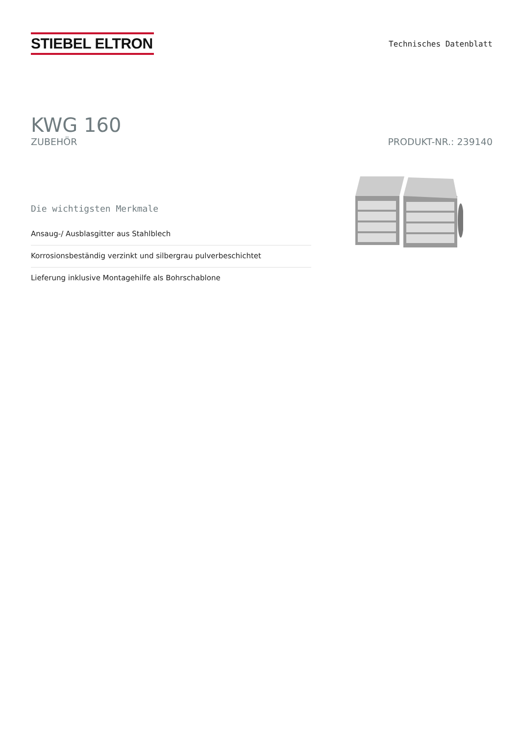STIEBEL ELTRON
Technisches Datenblatt
KWG 160
ZUBEHÖR PRODUKT-NR.: 239140
Die wichtigsten Merkmale
Ansaug-/ Ausblasgitter aus Stahlblech
Korrosionsbeständig verzinkt und silbergrau pulverbeschichtet
Lieferung inklusive Montagehilfe als Bohrschablone